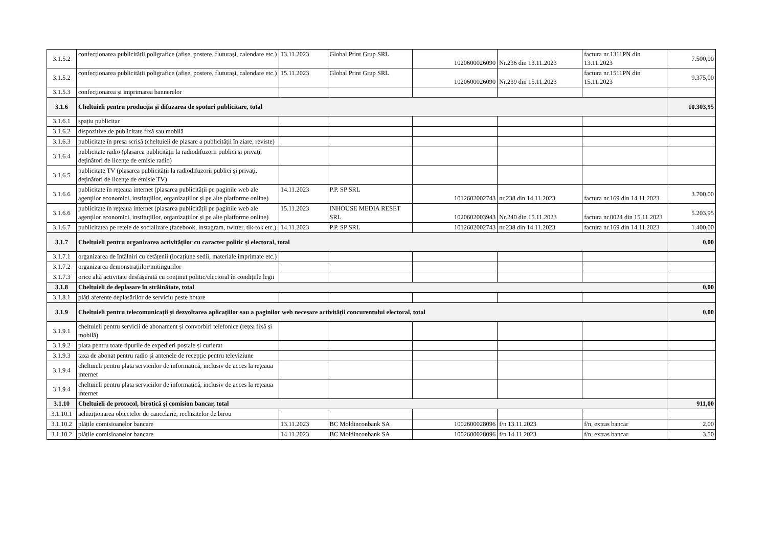| 3.1.5.2 | confecționarea publicității poligrafice (afișe, postere, fluturași, calendare etc.) | 13.11.2023 | Global Print Grup SRL | 1020600026090 | Nr.236 din 13.11.2023 | factura nr.1311PN din 13.11.2023 | 7.500,00 |
| 3.1.5.2 | confecționarea publicității poligrafice (afișe, postere, fluturași, calendare etc.) | 15.11.2023 | Global Print Grup SRL | 1020600026090 | Nr.239 din 15.11.2023 | factura nr.1511PN din 15.11.2023 | 9.375,00 |
| 3.1.5.3 | confecționarea și imprimarea bannerelor | | | | | | |
| 3.1.6 | Cheltuieli pentru producția și difuzarea de spoturi publicitare, total | | | | | | 10.303,95 |
| 3.1.6.1 | spațiu publicitar | | | | | | |
| 3.1.6.2 | dispozitive de publicitate fixă sau mobilă | | | | | | |
| 3.1.6.3 | publicitate în presa scrisă (cheltuieli de plasare a publicității în ziare, reviste) | | | | | | |
| 3.1.6.4 | publicitate radio (plasarea publicității la radiodifuzorii publici și privaţi, deţinători de licenţe de emisie radio) | | | | | | |
| 3.1.6.5 | publicitate TV (plasarea publicității la radiodifuzorii publici și privaţi, deţinători de licenţe de emisie TV) | | | | | | |
| 3.1.6.6 | publicitate în reţeaua internet (plasarea publicității pe paginile web ale agenţilor economici, instituţiilor, organizațiilor și pe alte platforme online) | 14.11.2023 | P.P. SP SRL | 1012602002743 | nr.238 din 14.11.2023 | factura nr.169 din 14.11.2023 | 3.700,00 |
| 3.1.6.6 | publicitate în reţeaua internet (plasarea publicității pe paginile web ale agenţilor economici, instituţiilor, organizațiilor și pe alte platforme online) | 15.11.2023 | lNHOUSE MEDIA RESET SRL | 1020602003943 | Nr.240 din 15.11.2023 | factura nr.0024 din 15.11.2023 | 5.203,95 |
| 3.1.6.7 | publicitatea pe rețele de socializare (facebook, instagram, twitter, tik-tok etc.) | 14.11.2023 | P.P. SP SRL | 1012602002743 | nr.238 din 14.11.2023 | factura nr.169 din 14.11.2023 | 1.400,00 |
| 3.1.7 | Cheltuieli pentru organizarea activităților cu caracter politic și electoral, total | | | | | | 0,00 |
| 3.1.7.1 | organizarea de întâlniri cu cetățenii (locațiune sedii, materiale imprimate etc.) | | | | | | |
| 3.1.7.2 | organizarea demonstrațiilor/mitingurilor | | | | | | |
| 3.1.7.3 | orice altă activitate desfășurată cu conținut politic/electoral în condițiile legii | | | | | | |
| 3.1.8 | Cheltuieli de deplasare în străinătate, total | | | | | | 0,00 |
| 3.1.8.1 | plăți aferente deplasărilor de serviciu peste hotare | | | | | | |
| 3.1.9 | Cheltuieli pentru telecomunicații și dezvoltarea aplicațiilor sau a paginilor web necesare activității concurentului electoral, total | | | | | | 0,00 |
| 3.1.9.1 | cheltuieli pentru servicii de abonament și convorbiri telefonice (rețea fixă și mobilă) | | | | | | |
| 3.1.9.2 | plata pentru toate tipurile de expedieri poștale și curierat | | | | | | |
| 3.1.9.3 | taxa de abonat pentru radio și antenele de recepţie pentru televiziune | | | | | | |
| 3.1.9.4 | cheltuieli pentru plata serviciilor de informatică, inclusiv de acces la rețeaua internet | | | | | | |
| 3.1.9.4 | cheltuieli pentru plata serviciilor de informatică, inclusiv de acces la rețeaua internet | | | | | | |
| 3.1.10 | Cheltuieli de protocol, birotică și comision bancar, total | | | | | | 911,00 |
| 3.1.10.1 | achiziționarea obiectelor de cancelarie, rechizitelor de birou | | | | | | |
| 3.1.10.2 | plățile comisioanelor bancare | 13.11.2023 | BC Moldinconbank SA | 1002600028096 | f/n 13.11.2023 | f/n, extras bancar | 2,00 |
| 3.1.10.2 | plățile comisioanelor bancare | 14.11.2023 | BC Moldinconbank SA | 1002600028096 | f/n 14.11.2023 | f/n, extras bancar | 3,50 |